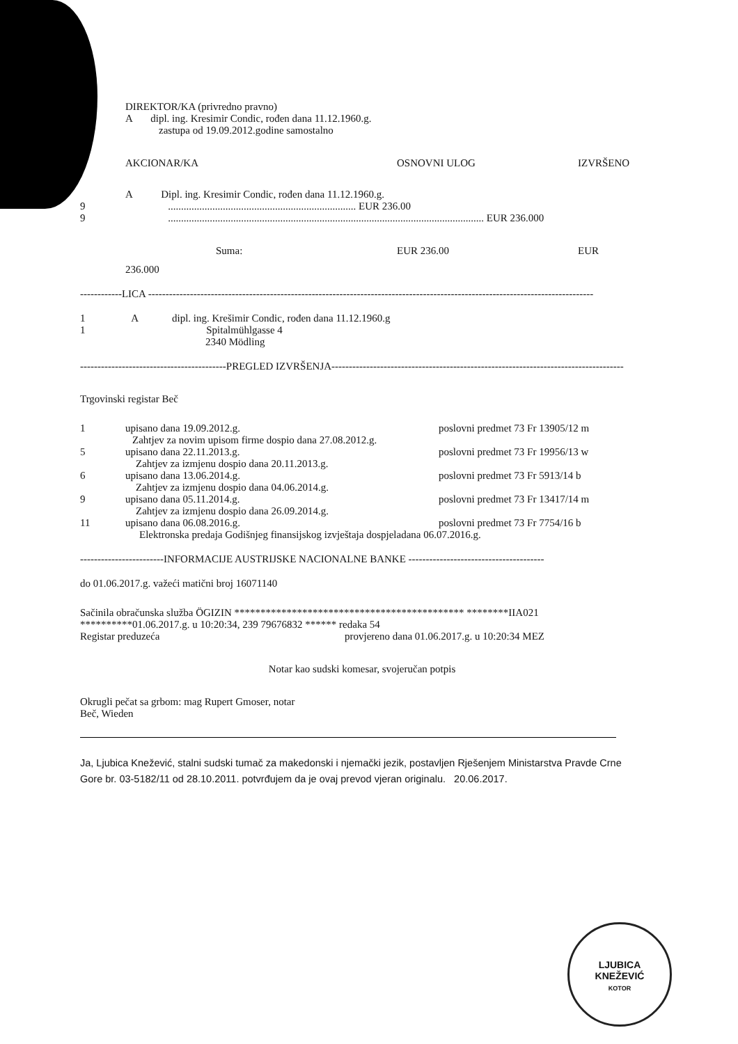DIREKTOR/KA (privredno pravno)
A dipl. ing. Kresimir Condic, rođen dana 11.12.1960.g.
zastupa od 19.09.2012.godine samostalno
AKCIONAR/KA OSNOVNI ULOG IZVRŠENO
A Dipl. ing. Kresimir Condic, rođen dana 11.12.1960.g.
9 ........................................................................ EUR 236.00
9 ......................................................................................................................... EUR 236.000
Suma: EUR 236.00 EUR
236.000
------------LICA --------------------------------------------------------------------------------------------------------------------------------
1 A dipl. ing. Krešimir Condic, rođen dana 11.12.1960.g
1 Spitalmühlgasse 4
2340 Mödling
------------------------------------------PREGLED IZVRŠENJA------------------------------------------------------------------------------------
Trgovinski registar Beč
1 upisano dana 19.09.2012.g. poslovni predmet 73 Fr 13905/12 m
Zahtjev za novim upisom firme dospio dana 27.08.2012.g.
5 upisano dana 22.11.2013.g. poslovni predmet 73 Fr 19956/13 w
Zahtjev za izmjenu dospio dana 20.11.2013.g.
6 upisano dana 13.06.2014.g. poslovni predmet 73 Fr 5913/14 b
Zahtjev za izmjenu dospio dana 04.06.2014.g.
9 upisano dana 05.11.2014.g. poslovni predmet 73 Fr 13417/14 m
Zahtjev za izmjenu dospio dana 26.09.2014.g.
11 upisano dana 06.08.2016.g. poslovni predmet 73 Fr 7754/16 b
Elektronska predaja Godišnjeg finansijskog izvještaja dospjeladana 06.07.2016.g.
------------------------INFORMACIJE AUSTRIJSKE NACIONALNE BANKE ---------------------------------------
do 01.06.2017.g. važeći matični broj 16071140
Sačinila obračunska služba ÖGIZIN ******************************************** ********IIA021
**********01.06.2017.g. u 10:20:34, 239 79676832 ****** redaka 54
Registar preduzeća provjereno dana 01.06.2017.g. u 10:20:34 MEZ
Notar kao sudski komesar, svojeručan potpis
Okrugli pečat sa grbom: mag Rupert Gmoser, notar
Beč, Wieden
Ja, Ljubica Knežević, stalni sudski tumač za makedonski i njemački jezik, postavljen Rješenjem Ministarstva Pravde Crne Gore br. 03-5182/11 od 28.10.2011. potvrđujem da je ovaj prevod vjeran originalu. 20.06.2017.
LJUBICA
KNEŽEVIĆ
KOTOR